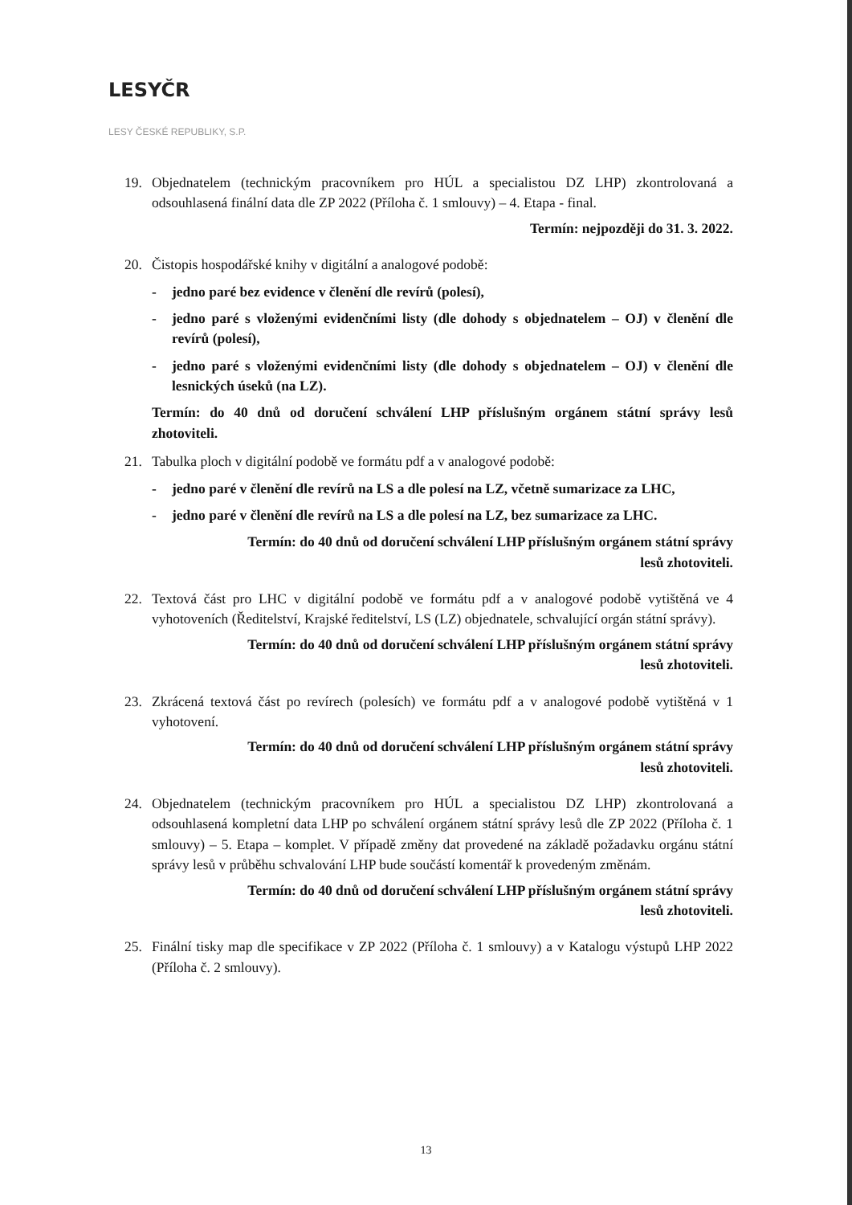LESYČR
LESY ČESKÉ REPUBLIKY, S.P.
19.
Objednatelem (technickým pracovníkem pro HÚL a specialistou DZ LHP) zkontrolovaná a odsouhlasená finální data dle ZP 2022 (Příloha č. 1 smlouvy) – 4. Etapa - final.
Termín: nejpozději do 31. 3. 2022.
20.
Čistopis hospodářské knihy v digitální a analogové podobě:
- jedno paré bez evidence v členění dle revírů (polesí),
- jedno paré s vloženými evidenčními listy (dle dohody s objednatelem – OJ) v členění dle revírů (polesí),
- jedno paré s vloženými evidenčními listy (dle dohody s objednatelem – OJ) v členění dle lesnických úseků (na LZ).
Termín: do 40 dnů od doručení schválení LHP příslušným orgánem státní správy lesů zhotoviteli.
21.
Tabulka ploch v digitální podobě ve formátu pdf a v analogové podobě:
- jedno paré v členění dle revírů na LS a dle polesí na LZ, včetně sumarizace za LHC,
- jedno paré v členění dle revírů na LS a dle polesí na LZ, bez sumarizace za LHC.
Termín: do 40 dnů od doručení schválení LHP příslušným orgánem státní správy
lesů zhotoviteli.
22.
Textová část pro LHC v digitální podobě ve formátu pdf a v analogové podobě vytištěná ve 4 vyhotoveních (Ředitelství, Krajské ředitelství, LS (LZ) objednatele, schvalující orgán státní správy).
Termín: do 40 dnů od doručení schválení LHP příslušným orgánem státní správy
lesů zhotoviteli.
23.
Zkrácená textová část po revírech (polesích) ve formátu pdf a v analogové podobě vytištěná v 1 vyhotovení.
Termín: do 40 dnů od doručení schválení LHP příslušným orgánem státní správy
lesů zhotoviteli.
24.
Objednatelem (technickým pracovníkem pro HÚL a specialistou DZ LHP) zkontrolovaná a odsouhlasená kompletní data LHP po schválení orgánem státní správy lesů dle ZP 2022 (Příloha č. 1 smlouvy) – 5. Etapa – komplet. V případě změny dat provedené na základě požadavku orgánu státní správy lesů v průběhu schvalování LHP bude součástí komentář k provedeným změnám.
Termín: do 40 dnů od doručení schválení LHP příslušným orgánem státní správy
lesů zhotoviteli.
25.
Finální tisky map dle specifikace v ZP 2022 (Příloha č. 1 smlouvy) a v Katalogu výstupů LHP 2022 (Příloha č. 2 smlouvy).
13